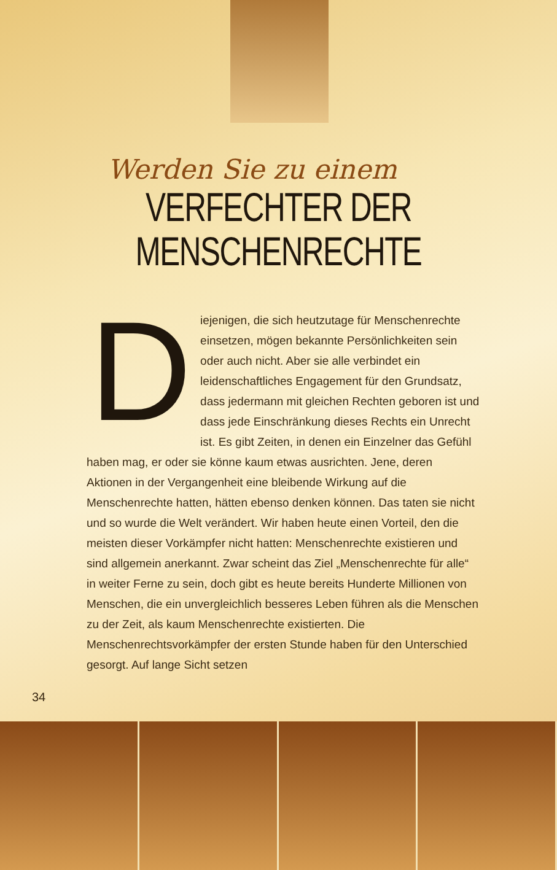Werden Sie zu einem
VERFECHTER DER
MENSCHENRECHTE
Diejenigen, die sich heutzutage für Menschenrechte einsetzen, mögen bekannte Persönlichkeiten sein oder auch nicht. Aber sie alle verbindet ein leidenschaftliches Engagement für den Grundsatz, dass jedermann mit gleichen Rechten geboren ist und dass jede Einschränkung dieses Rechts ein Unrecht ist. Es gibt Zeiten, in denen ein Einzelner das Gefühl haben mag, er oder sie könne kaum etwas ausrichten. Jene, deren Aktionen in der Vergangenheit eine bleibende Wirkung auf die Menschenrechte hatten, hätten ebenso denken können. Das taten sie nicht und so wurde die Welt verändert. Wir haben heute einen Vorteil, den die meisten dieser Vorkämpfer nicht hatten: Menschenrechte existieren und sind allgemein anerkannt. Zwar scheint das Ziel „Menschenrechte für alle“ in weiter Ferne zu sein, doch gibt es heute bereits Hunderte Millionen von Menschen, die ein unvergleichlich besseres Leben führen als die Menschen zu der Zeit, als kaum Menschenrechte existierten. Die Menschenrechtsvorkämpfer der ersten Stunde haben für den Unterschied gesorgt. Auf lange Sicht setzen
34